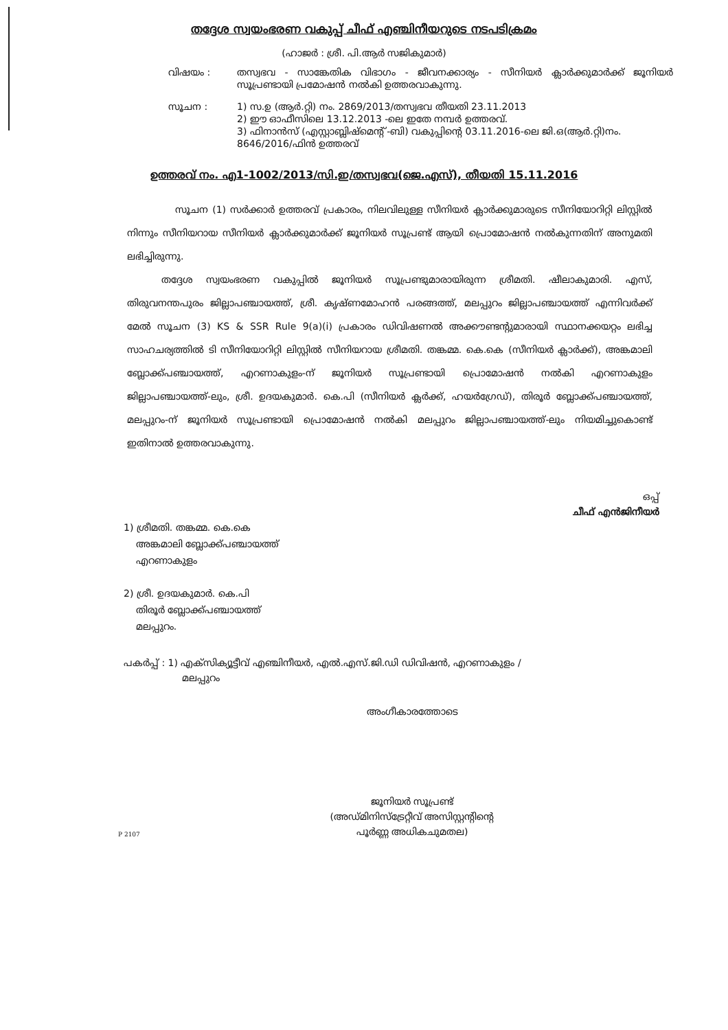തദ്ദേശ സ്വയംഭരണ വകുപ്പ് ചീഫ് എഞ്ചിനീയറുടെ നടപടിക്രമം
(ഹാജർ : ശ്രീ. പി.ആർ സജികുമാർ)
വിഷയം : തസ്വഭവ - സാങ്കേതിക വിഭാഗം - ജീവനക്കാര്യം - സീനിയർ ക്ലാർക്കുമാർക്ക് ജൂനിയർ സൂപ്രണ്ടായി പ്രമോഷൻ നൽകി ഉത്തരവാകുന്നു.
സൂചന : 1) സ.ഉ (ആർ.റ്റി) നം. 2869/2013/തസ്വഭവ തീയതി 23.11.2013
2) ഈ ഓഫീസിലെ 13.12.2013 -ലെ ഇതേ നമ്പർ ഉത്തരവ്.
3) ഫിനാൻസ് (എസ്റ്റാബ്ലിഷ്മെന്റ് -ബി) വകുപ്പിന്റെ 03.11.2016-ലെ ജി.ഒ(ആർ.റ്റി)നം. 8646/2016/ഫിൻ ഉത്തരവ്
ഉത്തരവ് നം. എ1-1002/2013/സി.ഇ/തസ്വഭവ(ജെ.എസ്), തീയതി 15.11.2016
സൂചന (1) സർക്കാർ ഉത്തരവ് പ്രകാരം, നിലവിലുള്ള സീനിയർ ക്ലാർക്കുമാരുടെ സീനിയോറിറ്റി ലിസ്റ്റിൽ നിന്നും സീനിയറായ സീനിയർ ക്ലാർക്കുമാർക്ക് ജൂനിയർ സൂപ്രണ്ട് ആയി പ്രൊമോഷൻ നൽകുന്നതിന് അനുമതി ലഭിച്ചിരുന്നു.
തദ്ദേശ സ്വയംഭരണ വകുപ്പിൽ ജൂനിയർ സൂപ്രണ്ടുമാരായിരുന്ന ശ്രീമതി. ഷീലാകുമാരി. എസ്, തിരുവനന്തപുരം ജില്ലാപഞ്ചായത്ത്, ശ്രീ. കൃഷ്ണമോഹൻ പരങ്ങത്ത്, മലപ്പുറം ജില്ലാപഞ്ചായത്ത് എന്നിവർക്ക് മേൽ സൂചന (3) KS & SSR Rule 9(a)(i) പ്രകാരം ഡിവിഷണൽ അക്കൗണ്ടന്റുമാരായി സ്ഥാനക്കയറ്റം ലഭിച്ച സാഹചര്യത്തിൽ ടി സീനിയോറിറ്റി ലിസ്റ്റിൽ സീനിയറായ ശ്രീമതി. തങ്കമ്മ. കെ.കെ (സീനിയർ ക്ലാർക്ക്), അങ്കമാലി ബ്ലോക്ക്പഞ്ചായത്ത്, എറണാകുളം-ന് ജൂനിയർ സൂപ്രണ്ടായി പ്രൊമോഷൻ നൽകി എറണാകുളം ജില്ലാപഞ്ചായത്ത്-ലും, ശ്രീ. ഉദയകുമാർ. കെ.പി (സീനിയർ ക്ലർക്ക്, ഹയർഗ്രേഡ്), തിരൂർ ബ്ലോക്ക്പഞ്ചായത്ത്, മലപ്പുറം-ന് ജൂനിയർ സൂപ്രണ്ടായി പ്രൊമോഷൻ നൽകി മലപ്പുറം ജില്ലാപഞ്ചായത്ത്-ലും നിയമിച്ചുകൊണ്ട് ഇതിനാൽ ഉത്തരവാകുന്നു.
ഒപ്പ്
ചീഫ് എൻജിനീയർ
1) ശ്രീമതി. തങ്കമ്മ. കെ.കെ
അങ്കമാലി ബ്ലോക്ക്പഞ്ചായത്ത്
എറണാകുളം
2) ശ്രീ. ഉദയകുമാർ. കെ.പി
തിരൂർ ബ്ലോക്ക്പഞ്ചായത്ത്
മലപ്പുറം.
പകർപ്പ് : 1) എക്സിക്യൂട്ടീവ് എഞ്ചിനീയർ, എൽ.എസ്.ജി.ഡി ഡിവിഷൻ, എറണാകുളം /
മലപ്പുറം
അംഗീകാരത്തോടെ
ജൂനിയർ സൂപ്രണ്ട്
(അഡ്മിനിസ്ട്രേറ്റീവ് അസിസ്റ്റന്റിന്റെ
പൂർണ്ണ അധികചുമതല)
P 2107